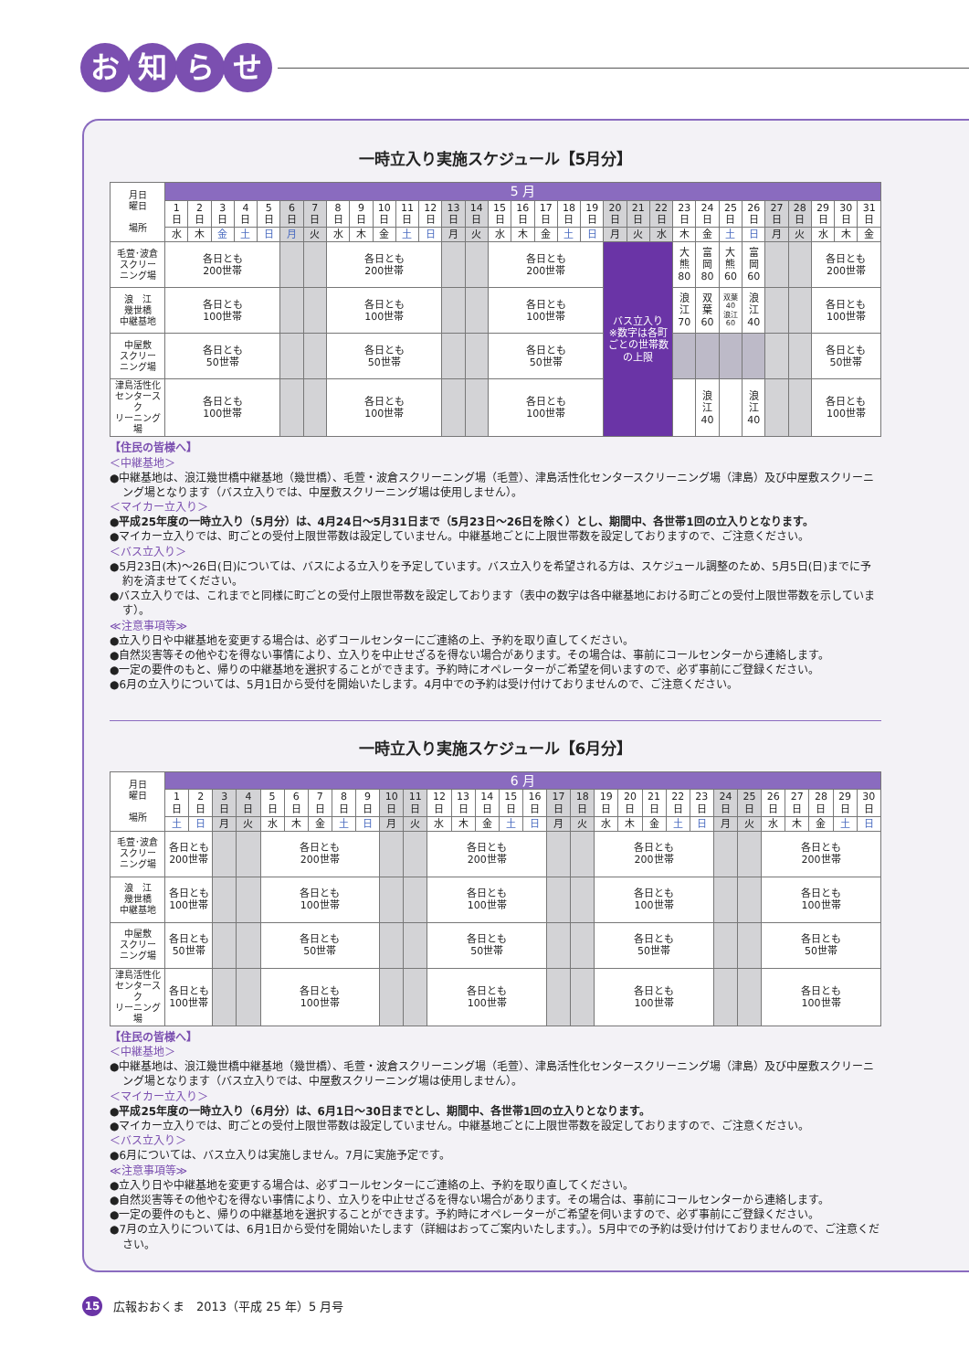お知らせ
一時立入り実施スケジュール【5月分】
| 月日 曜日 場所 | 5 月 | | | | | | | | | | | | | | | | | | | | | | | | | | | | | | |
| --- | --- | --- | --- | --- | --- | --- | --- | --- | --- | --- | --- | --- | --- | --- | --- | --- | --- | --- | --- | --- | --- | --- | --- | --- | --- | --- | --- | --- | --- | --- | --- |
| | 1 日 | 2 日 | 3 日 | 4 日 | 5 日 | 6 日 | 7 日 | 8 日 | 9 日 | 10 日 | 11 日 | 12 日 | 13 日 | 14 日 | 15 日 | 16 日 | 17 日 | 18 日 | 19 日 | 20 日 | 21 日 | 22 日 | 23 日 | 24 日 | 25 日 | 26 日 | 27 日 | 28 日 | 29 日 | 30 日 | 31 日 |
| | 水 | 木 | 金 | 土 | 日 | 月 | 火 | 水 | 木 | 金 | 土 | 日 | 月 | 火 | 水 | 木 | 金 | 土 | 日 | 月 | 火 | 水 | 木 | 金 | 土 | 日 | 月 | 火 | 水 | 木 | 金 |
| 毛萱･波倉 スクリー ニング場 | 各日とも 200世帯 | | | | | | | 各日とも 200世帯 | | | | | | | 各日とも 200世帯 | | | | | バス立入り ※数字は各町ごとの世帯数の上限 | | | 大 熊 80 | 富 岡 80 | 大 熊 60 | 富 岡 60 | | | 各日とも 200世帯 | | |
| 浪 江 幾世橋 中継基地 | 各日とも 100世帯 | | | | | | | 各日とも 100世帯 | | | | | | | 各日とも 100世帯 | | | | | | | | 浪 江 70 | 双 葉 60 | 双葉 40 浪江 60 | 浪 江 40 | | | 各日とも 100世帯 | | |
| 中屋敷 スクリー ニング場 | 各日とも 50世帯 | | | | | | | 各日とも 50世帯 | | | | | | | 各日とも 50世帯 | | | | | | | | | | | | | | 各日とも 50世帯 | | |
| 津島活性化 センタースク リーニング場 | 各日とも 100世帯 | | | | | | | 各日とも 100世帯 | | | | | | | 各日とも 100世帯 | | | | | | | | | 浪 江 40 | | 浪 江 40 | | | 各日とも 100世帯 | | |
【住民の皆様へ】
＜中継基地＞
●中継基地は、浪江幾世橋中継基地（幾世橋）、毛萱・波倉スクリーニング場（毛萱）、津島活性化センタースクリーニング場（津島）及び中屋敷スクリーニング場となります（バス立入りでは、中屋敷スクリーニング場は使用しません）。
＜マイカー立入り＞
●平成25年度の一時立入り（5月分）は、4月24日〜5月31日まで（5月23日〜26日を除く）とし、期間中、各世帯1回の立入りとなります。
●マイカー立入りでは、町ごとの受付上限世帯数は設定していません。中継基地ごとに上限世帯数を設定しておりますので、ご注意ください。
＜バス立入り＞
●5月23日(木)〜26日(日)については、バスによる立入りを予定しています。バス立入りを希望される方は、スケジュール調整のため、5月5日(日)までに予約を済ませてください。
●バス立入りでは、これまでと同様に町ごとの受付上限世帯数を設定しております（表中の数字は各中継基地における町ごとの受付上限世帯数を示しています）。
≪注意事項等≫
●立入り日や中継基地を変更する場合は、必ずコールセンターにご連絡の上、予約を取り直してください。
●自然災害等その他やむを得ない事情により、立入りを中止せざるを得ない場合があります。その場合は、事前にコールセンターから連絡します。
●一定の要件のもと、帰りの中継基地を選択することができます。予約時にオペレーターがご希望を伺いますので、必ず事前にご登録ください。
●6月の立入りについては、5月1日から受付を開始いたします。4月中での予約は受け付けておりませんので、ご注意ください。
一時立入り実施スケジュール【6月分】
| 月日 曜日 場所 | 6 月 | | | | | | | | | | | | | | | | | | | | | | | | | | | | | |
| --- | --- | --- | --- | --- | --- | --- | --- | --- | --- | --- | --- | --- | --- | --- | --- | --- | --- | --- | --- | --- | --- | --- | --- | --- | --- | --- | --- | --- | --- | --- |
| | 1 日 | 2 日 | 3 日 | 4 日 | 5 日 | 6 日 | 7 日 | 8 日 | 9 日 | 10 日 | 11 日 | 12 日 | 13 日 | 14 日 | 15 日 | 16 日 | 17 日 | 18 日 | 19 日 | 20 日 | 21 日 | 22 日 | 23 日 | 24 日 | 25 日 | 26 日 | 27 日 | 28 日 | 29 日 | 30 日 |
| | 土 | 日 | 月 | 火 | 水 | 木 | 金 | 土 | 日 | 月 | 火 | 水 | 木 | 金 | 土 | 日 | 月 | 火 | 水 | 木 | 金 | 土 | 日 | 月 | 火 | 水 | 木 | 金 | 土 | 日 |
| 毛萱･波倉 スクリー ニング場 | 各日とも 200世帯 | | | | 各日とも 200世帯 | | | | | | | 各日とも 200世帯 | | | | | | | 各日とも 200世帯 | | | | | | | 各日とも 200世帯 | | | | |
| 浪 江 幾世橋 中継基地 | 各日とも 100世帯 | | | | 各日とも 100世帯 | | | | | | | 各日とも 100世帯 | | | | | | | 各日とも 100世帯 | | | | | | | 各日とも 100世帯 | | | | |
| 中屋敷 スクリー ニング場 | 各日とも 50世帯 | | | | 各日とも 50世帯 | | | | | | | 各日とも 50世帯 | | | | | | | 各日とも 50世帯 | | | | | | | 各日とも 50世帯 | | | | |
| 津島活性化 センタースク リーニング場 | 各日とも 100世帯 | | | | 各日とも 100世帯 | | | | | | | 各日とも 100世帯 | | | | | | | 各日とも 100世帯 | | | | | | | 各日とも 100世帯 | | | | |
【住民の皆様へ】
＜中継基地＞
●中継基地は、浪江幾世橋中継基地（幾世橋）、毛萱・波倉スクリーニング場（毛萱）、津島活性化センタースクリーニング場（津島）及び中屋敷スクリーニング場となります（バス立入りでは、中屋敷スクリーニング場は使用しません）。
＜マイカー立入り＞
●平成25年度の一時立入り（6月分）は、6月1日〜30日までとし、期間中、各世帯1回の立入りとなります。
●マイカー立入りでは、町ごとの受付上限世帯数は設定していません。中継基地ごとに上限世帯数を設定しておりますので、ご注意ください。
＜バス立入り＞
●6月については、バス立入りは実施しません。7月に実施予定です。
≪注意事項等≫
●立入り日や中継基地を変更する場合は、必ずコールセンターにご連絡の上、予約を取り直してください。
●自然災害等その他やむを得ない事情により、立入りを中止せざるを得ない場合があります。その場合は、事前にコールセンターから連絡します。
●一定の要件のもと、帰りの中継基地を選択することができます。予約時にオペレーターがご希望を伺いますので、必ず事前にご登録ください。
●7月の立入りについては、6月1日から受付を開始いたします（詳細はおってご案内いたします。）。5月中での予約は受け付けておりませんので、ご注意ください。
15 広報おおくま　2013（平成 25 年）5 月号